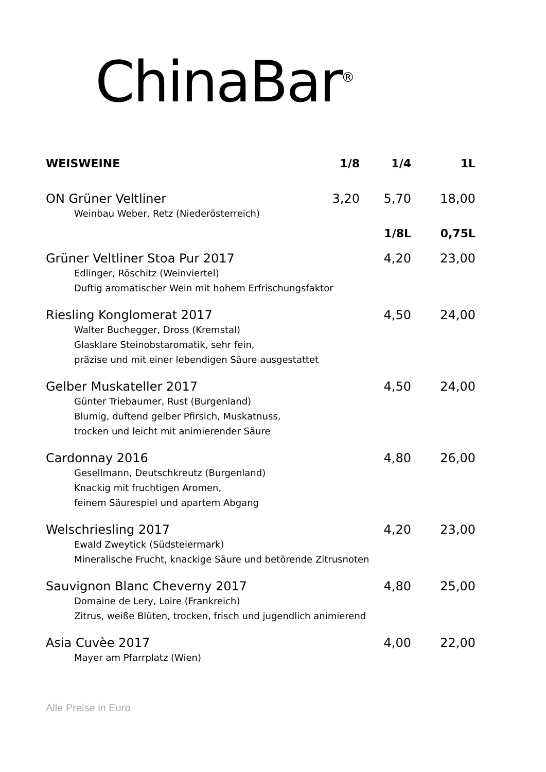ChinaBar<sup>®</sup>
| WEISWEINE | 1/8 | 1/4 | 1L |
| --- | --- | --- | --- |
| ON Grüner Veltliner | 3,20 | 5,70 | 18,00 |
| Weinbau Weber, Retz (Niederösterreich) | | | |
| | | 1/8L | 0,75L |
| Grüner Veltliner Stoa Pur 2017 | | 4,20 | 23,00 |
| Edlinger, Röschitz (Weinviertel) Duftig aromatischer Wein mit hohem Erfrischungsfaktor | | | |
| Riesling Konglomerat 2017 | | 4,50 | 24,00 |
| Walter Buchegger, Dross (Kremstal) Glasklare Steinobstaromatik, sehr fein, präzise und mit einer lebendigen Säure ausgestattet | | | |
| Gelber Muskateller 2017 | | 4,50 | 24,00 |
| Günter Triebaumer, Rust (Burgenland) Blumig, duftend gelber Pfirsich, Muskatnuss, trocken und leicht mit animierender Säure | | | |
| Cardonnay 2016 | | 4,80 | 26,00 |
| Gesellmann, Deutschkreutz (Burgenland) Knackig mit fruchtigen Aromen, feinem Säurespiel und apartem Abgang | | | |
| Welschriesling 2017 | | 4,20 | 23,00 |
| Ewald Zweytick (Südsteiermark) Mineralische Frucht, knackige Säure und betörende Zitrusnoten | | | |
| Sauvignon Blanc Cheverny 2017 | | 4,80 | 25,00 |
| Domaine de Lery, Loire (Frankreich) Zitrus, weiße Blüten, trocken, frisch und jugendlich animierend | | | |
| Asia Cuvèe 2017 | | 4,00 | 22,00 |
| Mayer am Pfarrplatz (Wien) | | | |
Alle Preise in Euro